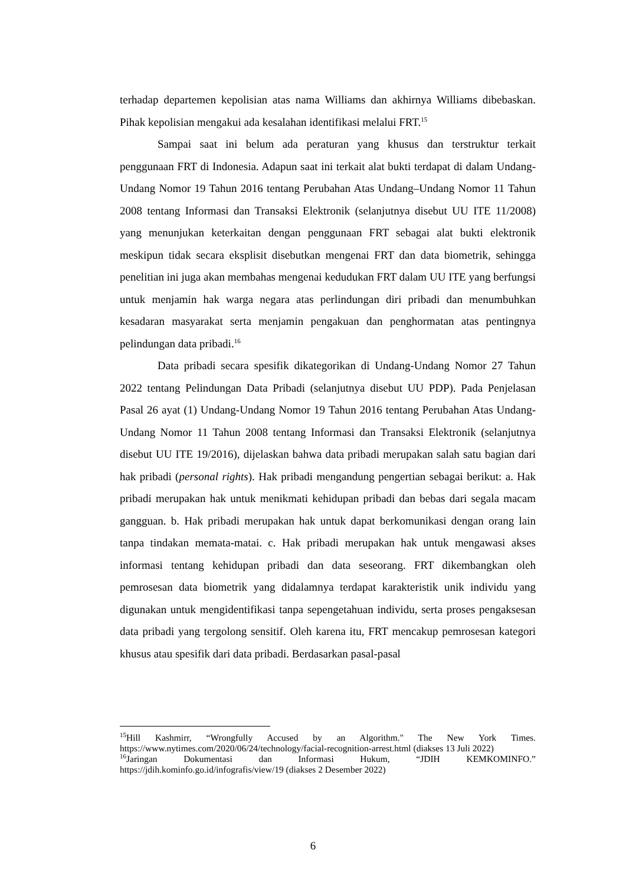terhadap departemen kepolisian atas nama Williams dan akhirnya Williams dibebaskan. Pihak kepolisian mengakui ada kesalahan identifikasi melalui FRT.<sup>15</sup>
Sampai saat ini belum ada peraturan yang khusus dan terstruktur terkait penggunaan FRT di Indonesia. Adapun saat ini terkait alat bukti terdapat di dalam Undang-Undang Nomor 19 Tahun 2016 tentang Perubahan Atas Undang–Undang Nomor 11 Tahun 2008 tentang Informasi dan Transaksi Elektronik (selanjutnya disebut UU ITE 11/2008) yang menunjukan keterkaitan dengan penggunaan FRT sebagai alat bukti elektronik meskipun tidak secara eksplisit disebutkan mengenai FRT dan data biometrik, sehingga penelitian ini juga akan membahas mengenai kedudukan FRT dalam UU ITE yang berfungsi untuk menjamin hak warga negara atas perlindungan diri pribadi dan menumbuhkan kesadaran masyarakat serta menjamin pengakuan dan penghormatan atas pentingnya pelindungan data pribadi.<sup>16</sup>
Data pribadi secara spesifik dikategorikan di Undang-Undang Nomor 27 Tahun 2022 tentang Pelindungan Data Pribadi (selanjutnya disebut UU PDP). Pada Penjelasan Pasal 26 ayat (1) Undang-Undang Nomor 19 Tahun 2016 tentang Perubahan Atas Undang-Undang Nomor 11 Tahun 2008 tentang Informasi dan Transaksi Elektronik (selanjutnya disebut UU ITE 19/2016), dijelaskan bahwa data pribadi merupakan salah satu bagian dari hak pribadi (personal rights). Hak pribadi mengandung pengertian sebagai berikut: a. Hak pribadi merupakan hak untuk menikmati kehidupan pribadi dan bebas dari segala macam gangguan. b. Hak pribadi merupakan hak untuk dapat berkomunikasi dengan orang lain tanpa tindakan memata-matai. c. Hak pribadi merupakan hak untuk mengawasi akses informasi tentang kehidupan pribadi dan data seseorang. FRT dikembangkan oleh pemrosesan data biometrik yang didalamnya terdapat karakteristik unik individu yang digunakan untuk mengidentifikasi tanpa sepengetahuan individu, serta proses pengaksesan data pribadi yang tergolong sensitif. Oleh karena itu, FRT mencakup pemrosesan kategori khusus atau spesifik dari data pribadi. Berdasarkan pasal-pasal
<sup>15</sup> Hill Kashmirr, “Wrongfully Accused by an Algorithm." The New York Times. https://www.nytimes.com/2020/06/24/technology/facial-recognition-arrest.html (diakses 13 Juli 2022)
<sup>16</sup> Jaringan Dokumentasi dan Informasi Hukum, “JDIH KEMKOMINFO.” https://jdih.kominfo.go.id/infografis/view/19 (diakses 2 Desember 2022)
6